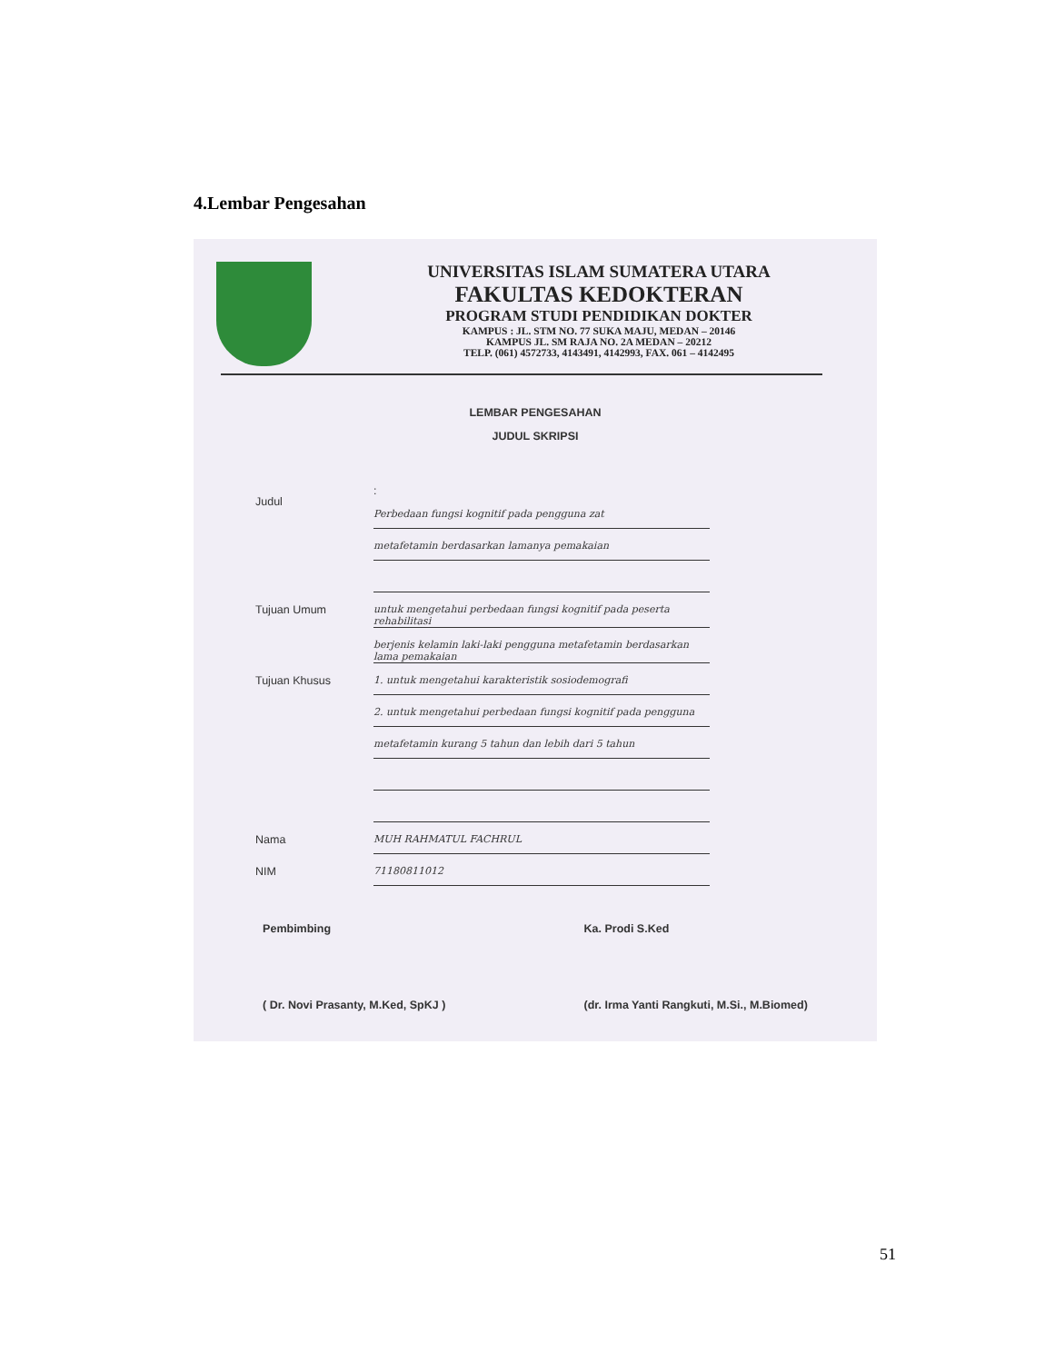4.Lembar Pengesahan
UNIVERSITAS ISLAM SUMATERA UTARA
FAKULTAS KEDOKTERAN
PROGRAM STUDI PENDIDIKAN DOKTER
KAMPUS : JL. STM NO. 77 SUKA MAJU, MEDAN – 20146
KAMPUS JL. SM RAJA NO. 2A MEDAN – 20212
TELP. (061) 4572733, 4143491, 4142993, FAX. 061 – 4142495
LEMBAR PENGESAHAN
JUDUL SKRIPSI
Judul
:
Perbedaan fungsi kognitif pada pengguna zat
metafetamin berdasarkan lamanya pemakaian
Tujuan Umum untuk mengetahui perbedaan fungsi kognitif pada peserta rehabilitasi
berjenis kelamin laki-laki pengguna metafetamin berdasarkan lama pemakaian
Tujuan Khusus 1. untuk mengetahui karakteristik sosiodemografi
2. untuk mengetahui perbedaan fungsi kognitif pada pengguna
metafetamin kurang 5 tahun dan lebih dari 5 tahun
Nama MUH RAHMATUL FACHRUL
NIM 71180811012
Pembimbing
( Dr. Novi Prasanty, M.Ked, SpKJ )
Ka. Prodi S.Ked
(dr. Irma Yanti Rangkuti, M.Si., M.Biomed)
51